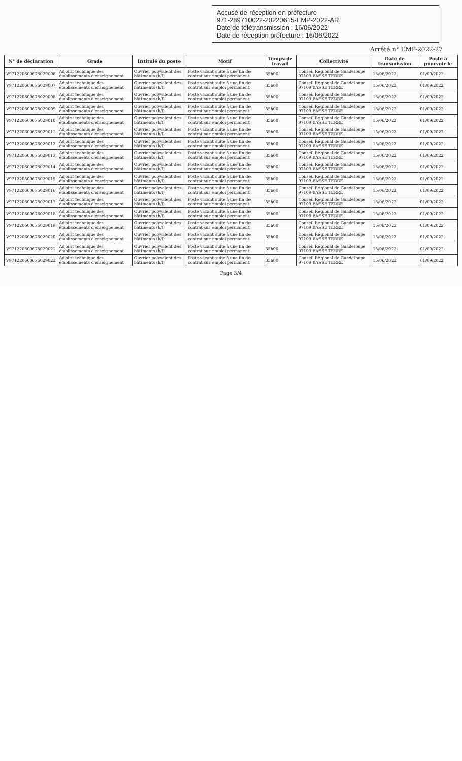Accusé de réception en préfecture
971-289710022-20220615-EMP-2022-AR
Date de télétransmission : 16/06/2022
Date de réception préfecture : 16/06/2022
Arrêté n° EMP-2022-27
| N° de déclaration | Grade | Intitulé du poste | Motif | Temps de travail | Collectivité | Date de transmission | Poste à pourvoir le |
| --- | --- | --- | --- | --- | --- | --- | --- |
| V971220600675029006 | Adjoint technique des établissements d'enseignement | Ouvrier polyvalent des bâtiments (h/f) | Poste vacant suite à une fin de contrat sur emploi permanent | 35h00 | Conseil Régional de Guadeloupe 97109 BASSE TERRE | 15/06/2022 | 01/09/2022 |
| V971220600675029007 | Adjoint technique des établissements d'enseignement | Ouvrier polyvalent des bâtiments (h/f) | Poste vacant suite à une fin de contrat sur emploi permanent | 35h00 | Conseil Régional de Guadeloupe 97109 BASSE TERRE | 15/06/2022 | 01/09/2022 |
| V971220600675029008 | Adjoint technique des établissements d'enseignement | Ouvrier polyvalent des bâtiments (h/f) | Poste vacant suite à une fin de contrat sur emploi permanent | 35h00 | Conseil Régional de Guadeloupe 97109 BASSE TERRE | 15/06/2022 | 01/09/2022 |
| V971220600675029009 | Adjoint technique des établissements d'enseignement | Ouvrier polyvalent des bâtiments (h/f) | Poste vacant suite à une fin de contrat sur emploi permanent | 35h00 | Conseil Régional de Guadeloupe 97109 BASSE TERRE | 15/06/2022 | 01/09/2022 |
| V971220600675029010 | Adjoint technique des établissements d'enseignement | Ouvrier polyvalent des bâtiments (h/f) | Poste vacant suite à une fin de contrat sur emploi permanent | 35h00 | Conseil Régional de Guadeloupe 97109 BASSE TERRE | 15/06/2022 | 01/09/2022 |
| V971220600675029011 | Adjoint technique des établissements d'enseignement | Ouvrier polyvalent des bâtiments (h/f) | Poste vacant suite à une fin de contrat sur emploi permanent | 35h00 | Conseil Régional de Guadeloupe 97109 BASSE TERRE | 15/06/2022 | 01/09/2022 |
| V971220600675029012 | Adjoint technique des établissements d'enseignement | Ouvrier polyvalent des bâtiments (h/f) | Poste vacant suite à une fin de contrat sur emploi permanent | 35h00 | Conseil Régional de Guadeloupe 97109 BASSE TERRE | 15/06/2022 | 01/09/2022 |
| V971220600675029013 | Adjoint technique des établissements d'enseignement | Ouvrier polyvalent des bâtiments (h/f) | Poste vacant suite à une fin de contrat sur emploi permanent | 35h00 | Conseil Régional de Guadeloupe 97109 BASSE TERRE | 15/06/2022 | 01/09/2022 |
| V971220600675029014 | Adjoint technique des établissements d'enseignement | Ouvrier polyvalent des bâtiments (h/f) | Poste vacant suite à une fin de contrat sur emploi permanent | 35h00 | Conseil Régional de Guadeloupe 97109 BASSE TERRE | 15/06/2022 | 01/09/2022 |
| V971220600675029015 | Adjoint technique des établissements d'enseignement | Ouvrier polyvalent des bâtiments (h/f) | Poste vacant suite à une fin de contrat sur emploi permanent | 35h00 | Conseil Régional de Guadeloupe 97109 BASSE TERRE | 15/06/2022 | 01/09/2022 |
| V971220600675029016 | Adjoint technique des établissements d'enseignement | Ouvrier polyvalent des bâtiments (h/f) | Poste vacant suite à une fin de contrat sur emploi permanent | 35h00 | Conseil Régional de Guadeloupe 97109 BASSE TERRE | 15/06/2022 | 01/09/2022 |
| V971220600675029017 | Adjoint technique des établissements d'enseignement | Ouvrier polyvalent des bâtiments (h/f) | Poste vacant suite à une fin de contrat sur emploi permanent | 35h00 | Conseil Régional de Guadeloupe 97109 BASSE TERRE | 15/06/2022 | 01/09/2022 |
| V971220600675029018 | Adjoint technique des établissements d'enseignement | Ouvrier polyvalent des bâtiments (h/f) | Poste vacant suite à une fin de contrat sur emploi permanent | 35h00 | Conseil Régional de Guadeloupe 97109 BASSE TERRE | 15/06/2022 | 01/09/2022 |
| V971220600675029019 | Adjoint technique des établissements d'enseignement | Ouvrier polyvalent des bâtiments (h/f) | Poste vacant suite à une fin de contrat sur emploi permanent | 35h00 | Conseil Régional de Guadeloupe 97109 BASSE TERRE | 15/06/2022 | 01/09/2022 |
| V971220600675029020 | Adjoint technique des établissements d'enseignement | Ouvrier polyvalent des bâtiments (h/f) | Poste vacant suite à une fin de contrat sur emploi permanent | 35h00 | Conseil Régional de Guadeloupe 97109 BASSE TERRE | 15/06/2022 | 01/09/2022 |
| V971220600675029021 | Adjoint technique des établissements d'enseignement | Ouvrier polyvalent des bâtiments (h/f) | Poste vacant suite à une fin de contrat sur emploi permanent | 35h00 | Conseil Régional de Guadeloupe 97109 BASSE TERRE | 15/06/2022 | 01/09/2022 |
| V971220600675029022 | Adjoint technique des établissements d'enseignement | Ouvrier polyvalent des bâtiments (h/f) | Poste vacant suite à une fin de contrat sur emploi permanent | 35h00 | Conseil Régional de Guadeloupe 97109 BASSE TERRE | 15/06/2022 | 01/09/2022 |
Page 3/4